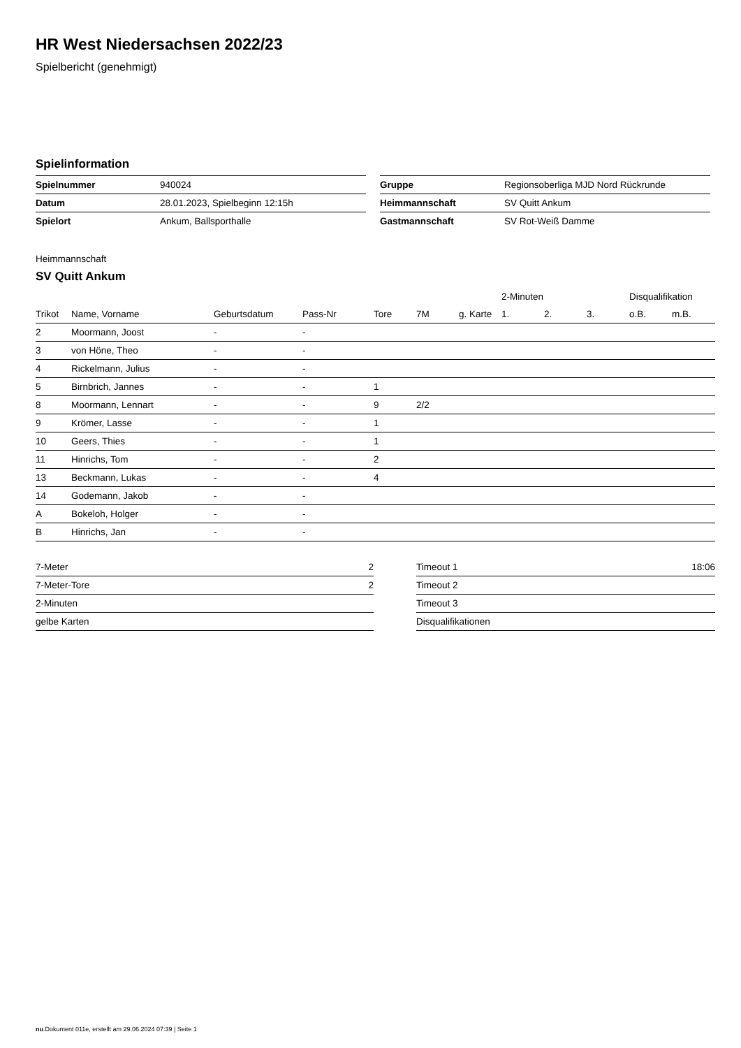HR West Niedersachsen 2022/23
Spielbericht (genehmigt)
Spielinformation
| Spielnummer | 940024 |
| Datum | 28.01.2023, Spielbeginn 12:15h |
| Spielort | Ankum, Ballsporthalle |
| Gruppe | Regionsoberliga MJD Nord Rückrunde |
| Heimmannschaft | SV Quitt Ankum |
| Gastmannschaft | SV Rot-Weiß Damme |
Heimmannschaft
SV Quitt Ankum
| | | | | | | | 2-Minuten | | | Disqualifikation | |
| --- | --- | --- | --- | --- | --- | --- | --- | --- | --- | --- | --- |
| Trikot | Name, Vorname | Geburtsdatum | Pass-Nr | Tore | 7M | g. Karte | 1. | 2. | 3. | o.B. | m.B. |
| 2 | Moormann, Joost | - | - | | | | | | | | |
| 3 | von Höne, Theo | - | - | | | | | | | | |
| 4 | Rickelmann, Julius | - | - | | | | | | | | |
| 5 | Birnbrich, Jannes | - | - | 1 | | | | | | | |
| 8 | Moormann, Lennart | - | - | 9 | 2/2 | | | | | | |
| 9 | Krömer, Lasse | - | - | 1 | | | | | | | |
| 10 | Geers, Thies | - | - | 1 | | | | | | | |
| 11 | Hinrichs, Tom | - | - | 2 | | | | | | | |
| 13 | Beckmann, Lukas | - | - | 4 | | | | | | | |
| 14 | Godemann, Jakob | - | - | | | | | | | | |
| A | Bokeloh, Holger | - | - | | | | | | | | |
| B | Hinrichs, Jan | - | - | | | | | | | | |
| 7-Meter | 2 |
| 7-Meter-Tore | 2 |
| 2-Minuten | |
| gelbe Karten | |
| Timeout 1 | 18:06 |
| Timeout 2 | |
| Timeout 3 | |
| Disqualifikationen | |
nu.Dokument 011e, erstellt am 29.06.2024 07:39 | Seite 1